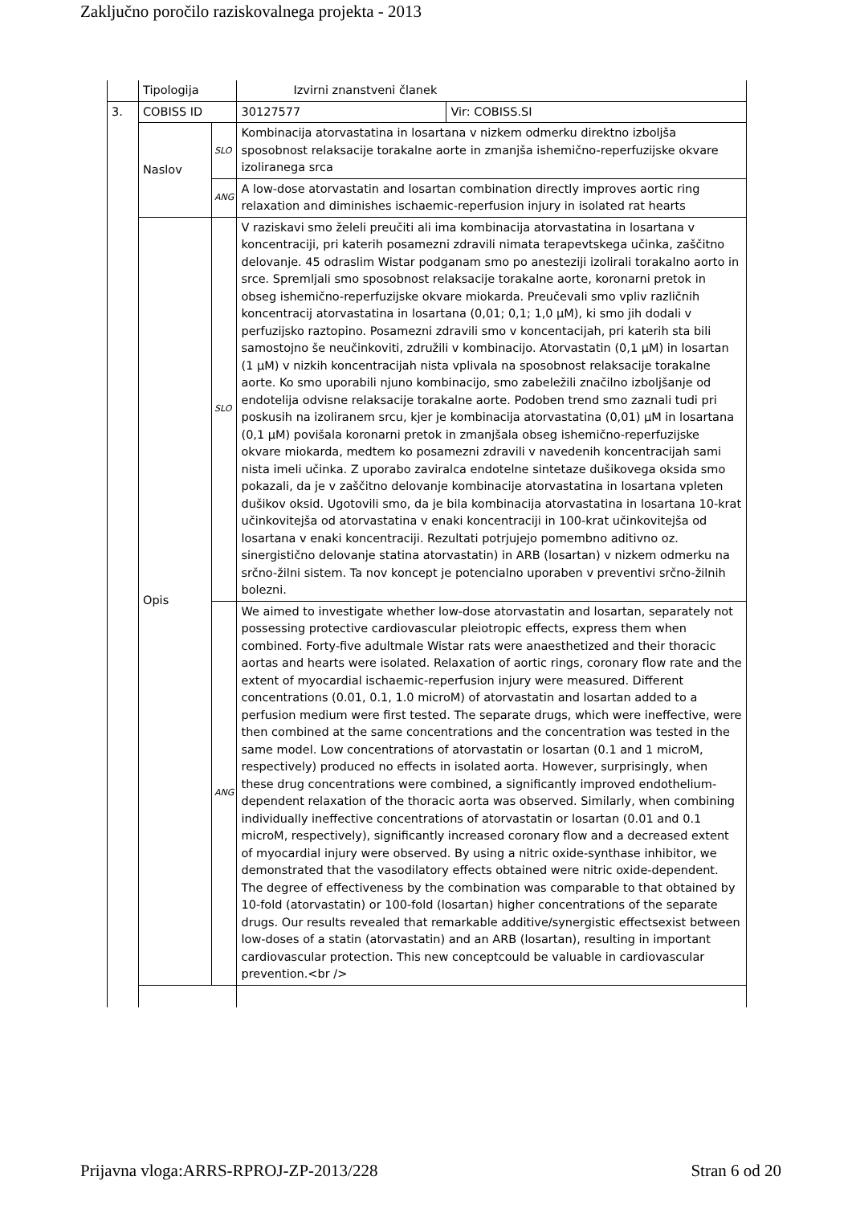Zaključno poročilo raziskovalnega projekta - 2013
| | Tipologija | | Izvirni znanstveni članek | |
| 3. | COBISS ID | | 30127577 | Vir: COBISS.SI |
| | Naslov | SLO | Kombinacija atorvastatina in losartana v nizkem odmerku direktno izboljša sposobnost relaksacije torakalne aorte in zmanjša ishemično-reperfuzijske okvare izoliranega srca | |
| | | ANG | A low-dose atorvastatin and losartan combination directly improves aortic ring relaxation and diminishes ischaemic-reperfusion injury in isolated rat hearts | |
| | Opis | SLO | V raziskavi smo želeli preučiti ali ima kombinacija atorvastatina in losartana v koncentraciji, pri katerih posamezni zdravili nimata terapevtskega učinka, zaščitno delovanje. 45 odraslim Wistar podganam smo po anesteziji izolirali torakalno aorto in srce. Spremljali smo sposobnost relaksacije torakalne aorte, koronarni pretok in obseg ishemično-reperfuzijske okvare miokarda. Preučevali smo vpliv različnih koncentracij atorvastatina in losartana (0,01; 0,1; 1,0 µM), ki smo jih dodali v perfuzijsko raztopino. Posamezni zdravili smo v koncentacijah, pri katerih sta bili samostojno še neučinkoviti, združili v kombinacijo. Atorvastatin (0,1 µM) in losartan (1 µM) v nizkih koncentracijah nista vplivala na sposobnost relaksacije torakalne aorte. Ko smo uporabili njuno kombinacijo, smo zabeležili značilno izboljšanje od endotelija odvisne relaksacije torakalne aorte. Podoben trend smo zaznali tudi pri poskusih na izoliranem srcu, kjer je kombinacija atorvastatina (0,01) µM in losartana (0,1 µM) povišala koronarni pretok in zmanjšala obseg ishemično-reperfuzijske okvare miokarda, medtem ko posamezni zdravili v navedenih koncentracijah sami nista imeli učinka. Z uporabo zaviralca endotelne sintetaze dušikovega oksida smo pokazali, da je v zaščitno delovanje kombinacije atorvastatina in losartana vpleten dušikov oksid. Ugotovili smo, da je bila kombinacija atorvastatina in losartana 10-krat učinkovitejša od atorvastatina v enaki koncentraciji in 100-krat učinkovitejša od losartana v enaki koncentraciji. Rezultati potrjujejo pomembno aditivno oz. sinergistično delovanje statina atorvastatin) in ARB (losartan) v nizkem odmerku na srčno-žilni sistem. Ta nov koncept je potencialno uporaben v preventivi srčno-žilnih bolezni. | |
| | | ANG | We aimed to investigate whether low-dose atorvastatin and losartan, separately not possessing protective cardiovascular pleiotropic effects, express them when combined. Forty-five adultmale Wistar rats were anaesthetized and their thoracic aortas and hearts were isolated. Relaxation of aortic rings, coronary flow rate and the extent of myocardial ischaemic-reperfusion injury were measured. Different concentrations (0.01, 0.1, 1.0 microM) of atorvastatin and losartan added to a perfusion medium were first tested. The separate drugs, which were ineffective, were then combined at the same concentrations and the concentration was tested in the same model. Low concentrations of atorvastatin or losartan (0.1 and 1 microM, respectively) produced no effects in isolated aorta. However, surprisingly, when these drug concentrations were combined, a significantly improved endothelium-dependent relaxation of the thoracic aorta was observed. Similarly, when combining individually ineffective concentrations of atorvastatin or losartan (0.01 and 0.1 microM, respectively), significantly increased coronary flow and a decreased extent of myocardial injury were observed. By using a nitric oxide-synthase inhibitor, we demonstrated that the vasodilatory effects obtained were nitric oxide-dependent. The degree of effectiveness by the combination was comparable to that obtained by 10-fold (atorvastatin) or 100-fold (losartan) higher concentrations of the separate drugs. Our results revealed that remarkable additive/synergistic effectsexist between low-doses of a statin (atorvastatin) and an ARB (losartan), resulting in important cardiovascular protection. This new conceptcould be valuable in cardiovascular prevention.<br /> | |
Prijavna vloga:ARRS-RPROJ-ZP-2013/228 Stran 6 od 20